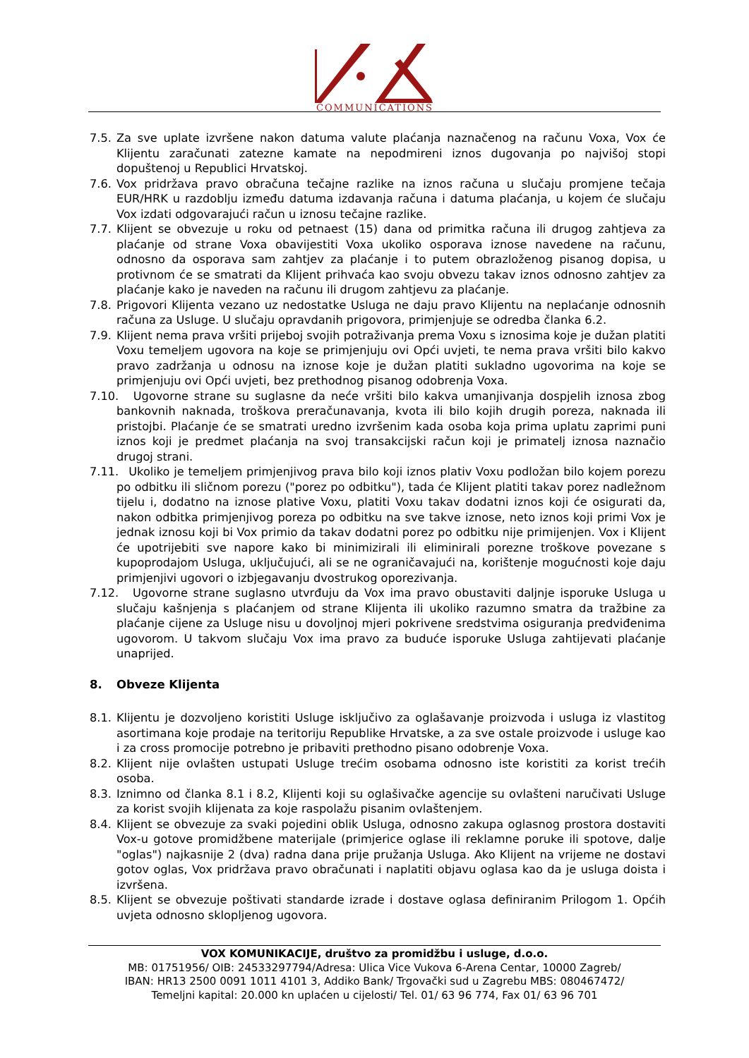COMMUNICATIONS
7.5. Za sve uplate izvršene nakon datuma valute plaćanja naznačenog na računu Voxa, Vox će Klijentu zaračunati zatezne kamate na nepodmireni iznos dugovanja po najvišoj stopi dopuštenoj u Republici Hrvatskoj.
7.6. Vox pridržava pravo obračuna tečajne razlike na iznos računa u slučaju promjene tečaja EUR/HRK u razdoblju između datuma izdavanja računa i datuma plaćanja, u kojem će slučaju Vox izdati odgovarajući račun u iznosu tečajne razlike.
7.7. Klijent se obvezuje u roku od petnaest (15) dana od primitka računa ili drugog zahtjeva za plaćanje od strane Voxa obavijestiti Voxa ukoliko osporava iznose navedene na računu, odnosno da osporava sam zahtjev za plaćanje i to putem obrazloženog pisanog dopisa, u protivnom će se smatrati da Klijent prihvaća kao svoju obvezu takav iznos odnosno zahtjev za plaćanje kako je naveden na računu ili drugom zahtjevu za plaćanje.
7.8. Prigovori Klijenta vezano uz nedostatke Usluga ne daju pravo Klijentu na neplaćanje odnosnih računa za Usluge. U slučaju opravdanih prigovora, primjenjuje se odredba članka 6.2.
7.9. Klijent nema prava vršiti prijeboj svojih potraživanja prema Voxu s iznosima koje je dužan platiti Voxu temeljem ugovora na koje se primjenjuju ovi Opći uvjeti, te nema prava vršiti bilo kakvo pravo zadržanja u odnosu na iznose koje je dužan platiti sukladno ugovorima na koje se primjenjuju ovi Opći uvjeti, bez prethodnog pisanog odobrenja Voxa.
7.10. Ugovorne strane su suglasne da neće vršiti bilo kakva umanjivanja dospjelih iznosa zbog bankovnih naknada, troškova preračunavanja, kvota ili bilo kojih drugih poreza, naknada ili pristojbi. Plaćanje će se smatrati uredno izvršenim kada osoba koja prima uplatu zaprimi puni iznos koji je predmet plaćanja na svoj transakcijski račun koji je primatelj iznosa naznačio drugoj strani.
7.11. Ukoliko je temeljem primjenjivog prava bilo koji iznos plativ Voxu podložan bilo kojem porezu po odbitku ili sličnom porezu ("porez po odbitku"), tada će Klijent platiti takav porez nadležnom tijelu i, dodatno na iznose plative Voxu, platiti Voxu takav dodatni iznos koji će osigurati da, nakon odbitka primjenjivog poreza po odbitku na sve takve iznose, neto iznos koji primi Vox je jednak iznosu koji bi Vox primio da takav dodatni porez po odbitku nije primijenjen. Vox i Klijent će upotrijebiti sve napore kako bi minimizirali ili eliminirali porezne troškove povezane s kupoprodajom Usluga, uključujući, ali se ne ograničavajući na, korištenje mogućnosti koje daju primjenjivi ugovori o izbjegavanju dvostrukog oporezivanja.
7.12. Ugovorne strane suglasno utvrđuju da Vox ima pravo obustaviti daljnje isporuke Usluga u slučaju kašnjenja s plaćanjem od strane Klijenta ili ukoliko razumno smatra da tražbine za plaćanje cijene za Usluge nisu u dovoljnoj mjeri pokrivene sredstvima osiguranja predviđenima ugovorom. U takvom slučaju Vox ima pravo za buduće isporuke Usluga zahtijevati plaćanje unaprijed.
8. Obveze Klijenta
8.1. Klijentu je dozvoljeno koristiti Usluge isključivo za oglašavanje proizvoda i usluga iz vlastitog asortimana koje prodaje na teritoriju Republike Hrvatske, a za sve ostale proizvode i usluge kao i za cross promocije potrebno je pribaviti prethodno pisano odobrenje Voxa.
8.2. Klijent nije ovlašten ustupati Usluge trećim osobama odnosno iste koristiti za korist trećih osoba.
8.3. Iznimno od članka 8.1 i 8.2, Klijenti koji su oglašivačke agencije su ovlašteni naručivati Usluge za korist svojih klijenata za koje raspolažu pisanim ovlaštenjem.
8.4. Klijent se obvezuje za svaki pojedini oblik Usluga, odnosno zakupa oglasnog prostora dostaviti Vox-u gotove promidžbene materijale (primjerice oglase ili reklamne poruke ili spotove, dalje "oglas") najkasnije 2 (dva) radna dana prije pružanja Usluga. Ako Klijent na vrijeme ne dostavi gotov oglas, Vox pridržava pravo obračunati i naplatiti objavu oglasa kao da je usluga doista i izvršena.
8.5. Klijent se obvezuje poštivati standarde izrade i dostave oglasa definiranim Prilogom 1. Općih uvjeta odnosno sklopljenog ugovora.
VOX KOMUNIKACIJE, društvo za promidžbu i usluge, d.o.o.
MB: 01751956/ OIB: 24533297794/Adresa: Ulica Vice Vukova 6-Arena Centar, 10000 Zagreb/
IBAN: HR13 2500 0091 1011 4101 3, Addiko Bank/ Trgovački sud u Zagrebu MBS: 080467472/
Temeljni kapital: 20.000 kn uplaćen u cijelosti/ Tel. 01/ 63 96 774, Fax 01/ 63 96 701